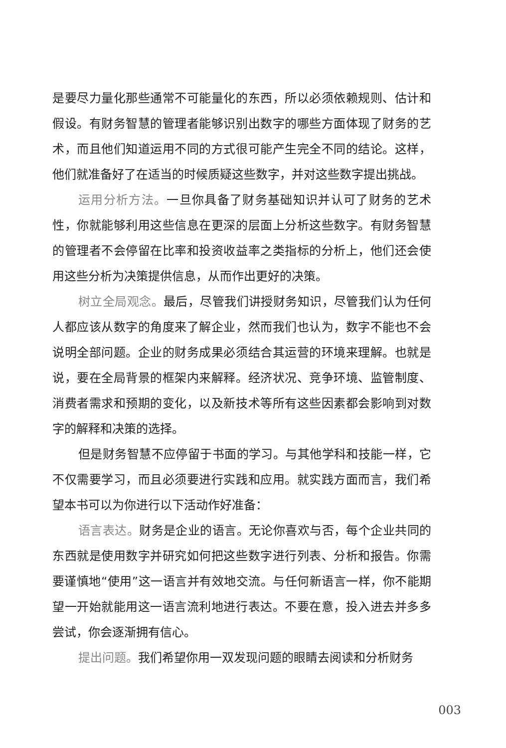是要尽力量化那些通常不可能量化的东西，所以必须依赖规则、估计和假设。有财务智慧的管理者能够识别出数字的哪些方面体现了财务的艺术，而且他们知道运用不同的方式很可能产生完全不同的结论。这样，他们就准备好了在适当的时候质疑这些数字，并对这些数字提出挑战。
运用分析方法。一旦你具备了财务基础知识并认可了财务的艺术性，你就能够利用这些信息在更深的层面上分析这些数字。有财务智慧的管理者不会停留在比率和投资收益率之类指标的分析上，他们还会使用这些分析为决策提供信息，从而作出更好的决策。
树立全局观念。最后，尽管我们讲授财务知识，尽管我们认为任何人都应该从数字的角度来了解企业，然而我们也认为，数字不能也不会说明全部问题。企业的财务成果必须结合其运营的环境来理解。也就是说，要在全局背景的框架内来解释。经济状况、竞争环境、监管制度、消费者需求和预期的变化，以及新技术等所有这些因素都会影响到对数字的解释和决策的选择。
但是财务智慧不应停留于书面的学习。与其他学科和技能一样，它不仅需要学习，而且必须要进行实践和应用。就实践方面而言，我们希望本书可以为你进行以下活动作好准备：
语言表达。财务是企业的语言。无论你喜欢与否，每个企业共同的东西就是使用数字并研究如何把这些数字进行列表、分析和报告。你需要谨慎地“使用”这一语言并有效地交流。与任何新语言一样，你不能期望一开始就能用这一语言流利地进行表达。不要在意，投入进去并多多尝试，你会逐渐拥有信心。
提出问题。我们希望你用一双发现问题的眼睛去阅读和分析财务
003